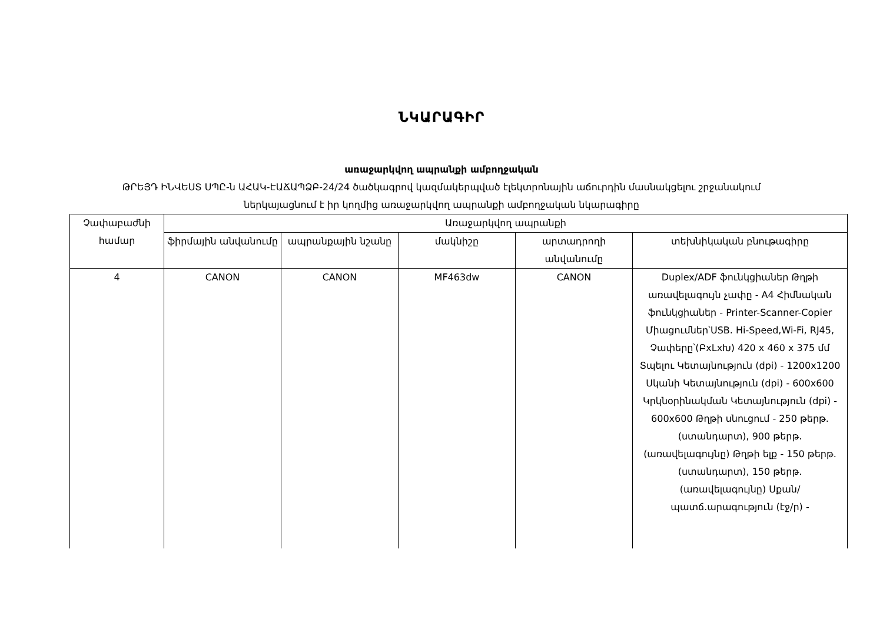ՆԿԱՐԱԳԻՐ
առաջարկվող ապրանքի ամբողջական
ԹՐԵՅԴ ԻՆՎԵՍՏ ՍՊԸ-ն ԱՀԱԿ-ԷԱՃԱՊՁԲ-24/24 ծածկագրով կազմակերպված էլեկտրոնային աճուրդին մասնակցելու շրջանակում
ներկայացնում է իր կողմից առաջարկվող ապրանքի ամբողջական նկարագիրը
| Չափաբաժնի համար | Առաջարկվող ապրանքի | | | | |
| --- | --- | --- | --- | --- | --- |
| | ֆիրմային անվանումը | ապրանքային նշանը | մակնիշը | արտադրողի անվանումը | տեխնիկական բնութագիրը |
| 4 | CANON | CANON | MF463dw | CANON | Duplex/ADF ֆունկցիաներ Թղթի առավելագույն չափը - A4 Հիմնական ֆունկցիաներ - Printer-Scanner-Copier Միացումներ՝USB. Hi-Speed,Wi-Fi, RJ45, Չափերը՝(ԲxLxԽ) 420 x 460 x 375 մմ Տպելու Կետայնություն (dpi) - 1200x1200 Սկանի Կետայնություն (dpi) - 600x600 Կրկնօրինակման Կետայնություն (dpi) - 600x600 Թղթի սնուցում - 250 թերթ. (ստանդարտ), 900 թերթ. (առավելագույնը) Թղթի ելք - 150 թերթ. (ստանդարտ), 150 թերթ. (առավելագույնը) Սքան/պատճ.արագություն (էջ/ր) - |